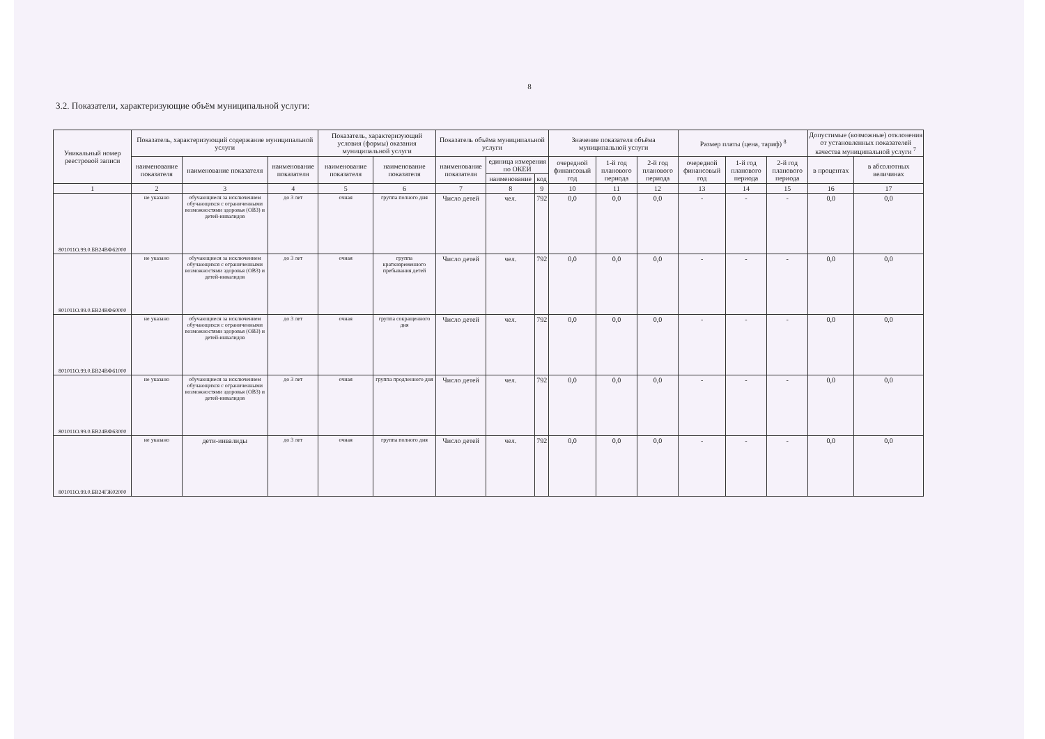8
3.2. Показатели, характеризующие объём муниципальной услуги:
| Уникальный номер реестровой записи | Показатель, характеризующий содержание муниципальной услуги | | | Показатель, характеризующий условия (формы) оказания муниципальной услуги | | Показатель объёма муниципальной услуги | | | Значение показателя объёма муниципальной услуги | | | Размер платы (цена, тариф) <sup>8</sup> | | | Допустимые (возможные) отклонения от установленных показателей качества муниципальной услуги <sup>7</sup> | |
| --- | --- | --- | --- | --- | --- | --- | --- | --- | --- | --- | --- | --- | --- | --- | --- | --- |
| | наименование показателя | наименование показателя | наименование показателя | наименование показателя | наименование показателя | наименование показателя | единица измерения по ОКЕИ | | очередной финансовый год | 1-й год планового периода | 2-й год планового периода | очередной финансовый год | 1-й год планового периода | 2-й год планового периода | в процентах | в абсолютных величинах |
| | | | | | | | наименование | код | | | | | | | | |
| 1 | 2 | 3 | 4 | 5 | 6 | 7 | 8 | 9 | 10 | 11 | 12 | 13 | 14 | 15 | 16 | 17 |
| 801011О.99.0.БВ24ВФ62000 | не указано | обучающиеся за исключением обучающихся с ограниченными возможностями здоровья (ОВЗ) и детей-инвалидов | до 3 лет | очная | группа полного дня | Число детей | чел. | 792 | 0,0 | 0,0 | 0,0 | - | - | - | 0,0 | 0,0 |
| 801011О.99.0.БВ24ВФ60000 | не указано | обучающиеся за исключением обучающихся с ограниченными возможностями здоровья (ОВЗ) и детей-инвалидов | до 3 лет | очная | группа кратковременного пребывания детей | Число детей | чел. | 792 | 0,0 | 0,0 | 0,0 | - | - | - | 0,0 | 0,0 |
| 801011О.99.0.БВ24ВФ61000 | не указано | обучающиеся за исключением обучающихся с ограниченными возможностями здоровья (ОВЗ) и детей-инвалидов | до 3 лет | очная | группа сокращенного дня | Число детей | чел. | 792 | 0,0 | 0,0 | 0,0 | - | - | - | 0,0 | 0,0 |
| 801011О.99.0.БВ24ВФ63000 | не указано | обучающиеся за исключением обучающихся с ограниченными возможностями здоровья (ОВЗ) и детей-инвалидов | до 3 лет | очная | группа продленного дня | Число детей | чел. | 792 | 0,0 | 0,0 | 0,0 | - | - | - | 0,0 | 0,0 |
| 801011О.99.0.БВ24ГЖ02000 | не указано | дети-инвалиды | до 3 лет | очная | группа полного дня | Число детей | чел. | 792 | 0,0 | 0,0 | 0,0 | - | - | - | 0,0 | 0,0 |